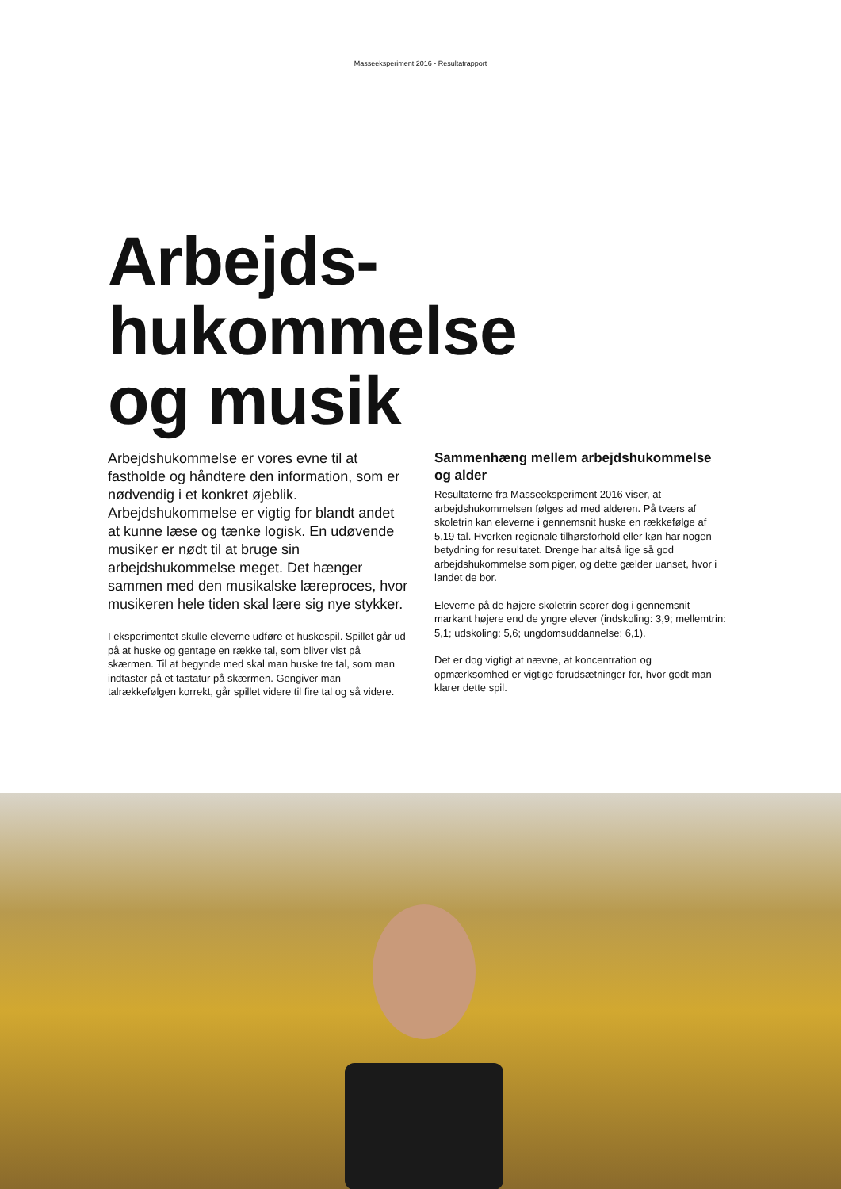Masseeksperiment 2016 - Resultatrapport
Arbejds-
hukommelse
og musik
Arbejdshukommelse er vores evne til at fastholde og håndtere den information, som er nødvendig i et konkret øjeblik. Arbejdshukommelse er vigtig for blandt andet at kunne læse og tænke logisk. En udøvende musiker er nødt til at bruge sin arbejdshukommelse meget. Det hænger sammen med den musikalske læreproces, hvor musikeren hele tiden skal lære sig nye stykker.
I eksperimentet skulle eleverne udføre et huskespil. Spillet går ud på at huske og gentage en række tal, som bliver vist på skærmen. Til at begynde med skal man huske tre tal, som man indtaster på et tastatur på skærmen. Gengiver man talrækkefølgen korrekt, går spillet videre til fire tal og så videre.
Sammenhæng mellem arbejdshukommelse og alder
Resultaterne fra Masseeksperiment 2016 viser, at arbejdshukommelsen følges ad med alderen. På tværs af skoletrin kan eleverne i gennemsnit huske en rækkefølge af 5,19 tal. Hverken regionale tilhørsforhold eller køn har nogen betydning for resultatet. Drenge har altså lige så god arbejdshukommelse som piger, og dette gælder uanset, hvor i landet de bor.
Eleverne på de højere skoletrin scorer dog i gennemsnit markant højere end de yngre elever (indskoling: 3,9; mellemtrin: 5,1; udskoling: 5,6; ungdomsuddannelse: 6,1).
Det er dog vigtigt at nævne, at koncentration og opmærksomhed er vigtige forudsætninger for, hvor godt man klarer dette spil.